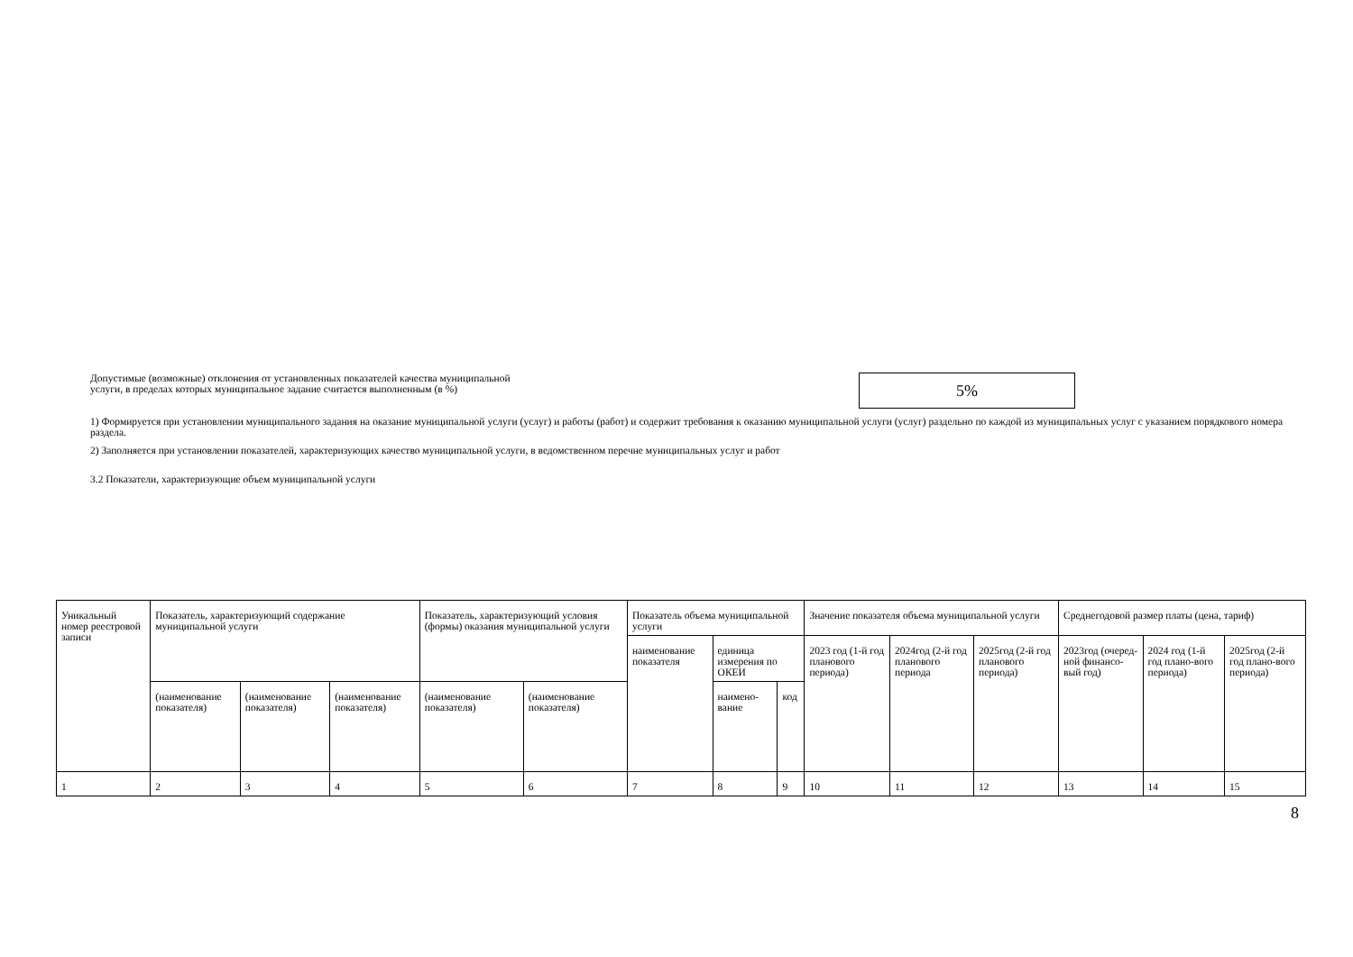Допустимые (возможные) отклонения от установленных показателей качества муниципальной
услуги, в пределах которых муниципальное задание считается выполненным (в %)
5%
1) Формируется при установлении муниципального задания на оказание муниципальной услуги (услуг) и работы (работ) и содержит требования к оказанию муниципальной услуги (услуг) раздельно по каждой из муниципальных услуг с указанием порядкового номера раздела.
2) Заполняется при установлении показателей, характеризующих качество муниципальной услуги, в ведомственном перечне муниципальных услуг и работ
3.2 Показатели, характеризующие объем муниципальной услуги
| Уникальный номер реестровой записи | Показатель, характеризующий содержание муниципальной услуги | | | Показатель, характеризующий условия (формы) оказания муниципальной услуги | | Показатель объема муниципальной услуги | | | Значение показателя объема муниципальной услуги | | | Среднегодовой размер платы (цена, тариф) | | |
| | | | | | | наименование показателя | единица измерения по ОКЕИ | | 2023 год (1-й год планового периода) | 2024год (2-й год планового периода | 2025год (2-й год планового периода) | 2023год (очеред-ной финансо-вый год) | 2024 год (1-й год плано-вого периода) | 2025год (2-й год плано-вого периода) |
| | (наименование показателя) | (наименование показателя) | (наименование показателя) | (наименование показателя) | (наименование показателя) | | наимено-вание | код | | | | | | |
| 1 | 2 | 3 | 4 | 5 | 6 | 7 | 8 | 9 | 10 | 11 | 12 | 13 | 14 | 15 |
8